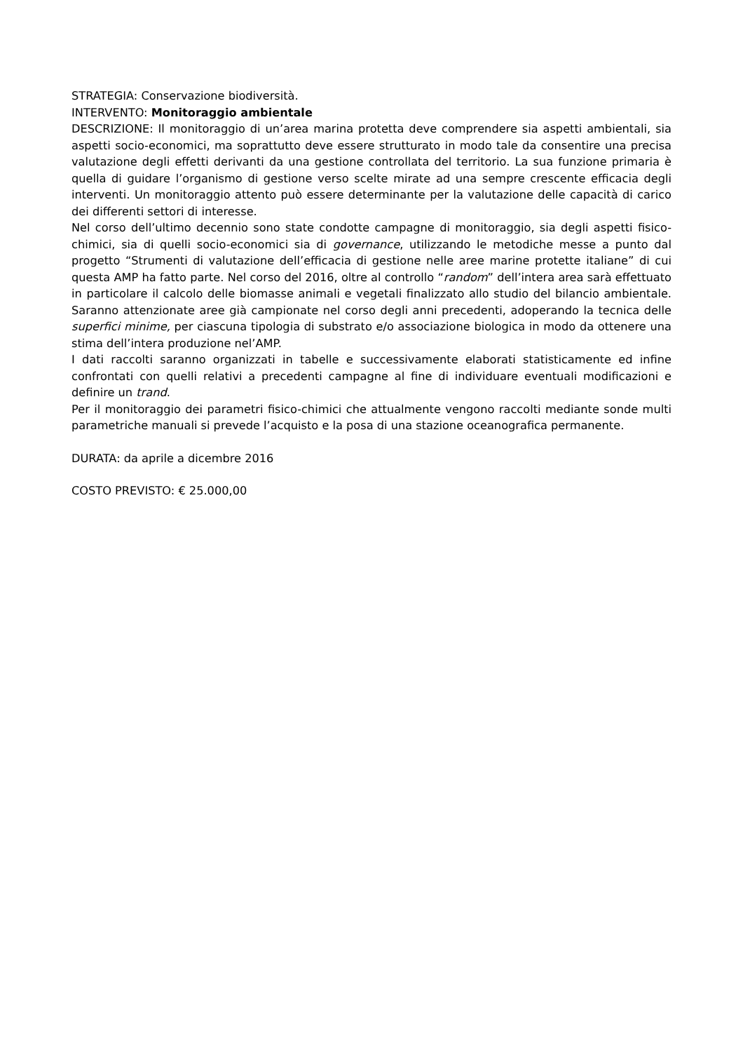STRATEGIA: Conservazione biodiversità.
INTERVENTO: Monitoraggio ambientale
DESCRIZIONE: Il monitoraggio di un’area marina protetta deve comprendere sia aspetti ambientali, sia aspetti socio-economici, ma soprattutto deve essere strutturato in modo tale da consentire una precisa valutazione degli effetti derivanti da una gestione controllata del territorio. La sua funzione primaria è quella di guidare l’organismo di gestione verso scelte mirate ad una sempre crescente efficacia degli interventi. Un monitoraggio attento può essere determinante per la valutazione delle capacità di carico dei differenti settori di interesse.
Nel corso dell’ultimo decennio sono state condotte campagne di monitoraggio, sia degli aspetti fisico-chimici, sia di quelli socio-economici sia di governance, utilizzando le metodiche messe a punto dal progetto “Strumenti di valutazione dell’efficacia di gestione nelle aree marine protette italiane” di cui questa AMP ha fatto parte. Nel corso del 2016, oltre al controllo “random” dell’intera area sarà effettuato in particolare il calcolo delle biomasse animali e vegetali finalizzato allo studio del bilancio ambientale. Saranno attenzionate aree già campionate nel corso degli anni precedenti, adoperando la tecnica delle superfici minime, per ciascuna tipologia di substrato e/o associazione biologica in modo da ottenere una stima dell’intera produzione nel’AMP.
I dati raccolti saranno organizzati in tabelle e successivamente elaborati statisticamente ed infine confrontati con quelli relativi a precedenti campagne al fine di individuare eventuali modificazioni e definire un trand.
Per il monitoraggio dei parametri fisico-chimici che attualmente vengono raccolti mediante sonde multi parametriche manuali si prevede l’acquisto e la posa di una stazione oceanografica permanente.
DURATA: da aprile a dicembre 2016
COSTO PREVISTO: € 25.000,00